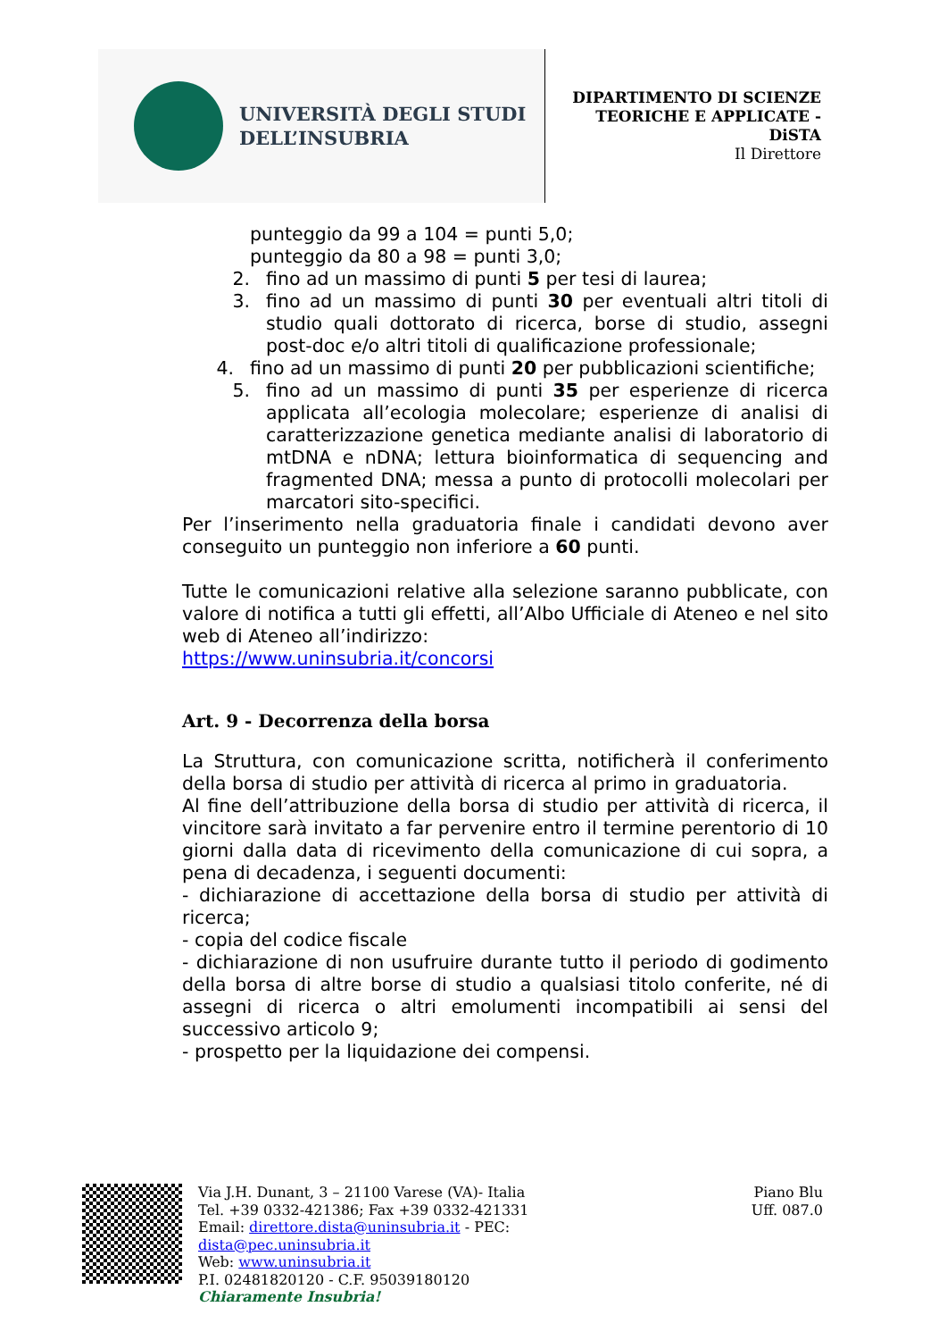UNIVERSITÀ DEGLI STUDI
DELL’INSUBRIA
DIPARTIMENTO DI SCIENZE
TEORICHE E APPLICATE -
DiSTA
Il Direttore
punteggio da 99 a 104 = punti 5,0;
punteggio da 80 a 98 = punti 3,0;
2. fino ad un massimo di punti 5 per tesi di laurea;
3. fino ad un massimo di punti 30 per eventuali altri titoli di studio quali dottorato di ricerca, borse di studio, assegni post-doc e/o altri titoli di qualificazione professionale;
4. fino ad un massimo di punti 20 per pubblicazioni scientifiche;
5. fino ad un massimo di punti 35 per esperienze di ricerca applicata all’ecologia molecolare; esperienze di analisi di caratterizzazione genetica mediante analisi di laboratorio di mtDNA e nDNA; lettura bioinformatica di sequencing and fragmented DNA; messa a punto di protocolli molecolari per marcatori sito-specifici.
Per l’inserimento nella graduatoria finale i candidati devono aver conseguito un punteggio non inferiore a 60 punti.
Tutte le comunicazioni relative alla selezione saranno pubblicate, con valore di notifica a tutti gli effetti, all’Albo Ufficiale di Ateneo e nel sito web di Ateneo all’indirizzo:
https://www.uninsubria.it/concorsi
Art. 9 - Decorrenza della borsa
La Struttura, con comunicazione scritta, notificherà il conferimento della borsa di studio per attività di ricerca al primo in graduatoria.
Al fine dell’attribuzione della borsa di studio per attività di ricerca, il vincitore sarà invitato a far pervenire entro il termine perentorio di 10 giorni dalla data di ricevimento della comunicazione di cui sopra, a pena di decadenza, i seguenti documenti:
- dichiarazione di accettazione della borsa di studio per attività di ricerca;
- copia del codice fiscale
- dichiarazione di non usufruire durante tutto il periodo di godimento della borsa di altre borse di studio a qualsiasi titolo conferite, né di assegni di ricerca o altri emolumenti incompatibili ai sensi del successivo articolo 9;
- prospetto per la liquidazione dei compensi.
Via J.H. Dunant, 3 – 21100 Varese (VA)- Italia
Tel. +39 0332-421386; Fax +39 0332-421331
Email: direttore.dista@uninsubria.it - PEC:
dista@pec.uninsubria.it
Web: www.uninsubria.it
P.I. 02481820120 - C.F. 95039180120
Chiaramente Insubria!
Piano Blu
Uff. 087.0